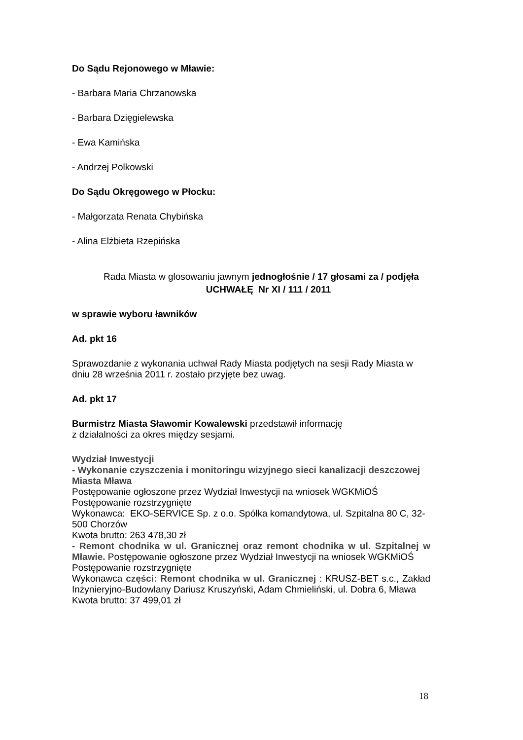Do Sądu Rejonowego w Mławie:
- Barbara Maria Chrzanowska
- Barbara Dzięgielewska
- Ewa Kamińska
- Andrzej Polkowski
Do Sądu Okręgowego w Płocku:
- Małgorzata Renata Chybińska
- Alina Elżbieta Rzepińska
Rada Miasta w glosowaniu jawnym jednogłośnie / 17 głosami za / podjęła
UCHWAŁĘ Nr XI / 111 / 2011
w sprawie wyboru ławników
Ad. pkt 16
Sprawozdanie z wykonania uchwał Rady Miasta podjętych na sesji Rady Miasta w dniu 28 września 2011 r. zostało przyjęte bez uwag.
Ad. pkt 17
Burmistrz Miasta Sławomir Kowalewski przedstawił informację
z działalności za okres między sesjami.
Wydział Inwestycji
- Wykonanie czyszczenia i monitoringu wizyjnego sieci kanalizacji deszczowej Miasta Mława
Postępowanie ogłoszone przez Wydział Inwestycji na wniosek WGKMiOŚ
Postępowanie rozstrzygnięte
Wykonawca: EKO-SERVICE Sp. z o.o. Spółka komandytowa, ul. Szpitalna 80 C, 32-500 Chorzów
Kwota brutto: 263 478,30 zł
- Remont chodnika w ul. Granicznej oraz remont chodnika w ul. Szpitalnej w Mławie. Postępowanie ogłoszone przez Wydział Inwestycji na wniosek WGKMiOŚ
Postępowanie rozstrzygnięte
Wykonawca części: Remont chodnika w ul. Granicznej : KRUSZ-BET s.c., Zakład Inżynieryjno-Budowlany Dariusz Kruszyński, Adam Chmieliński, ul. Dobra 6, Mława
Kwota brutto: 37 499,01 zł
18